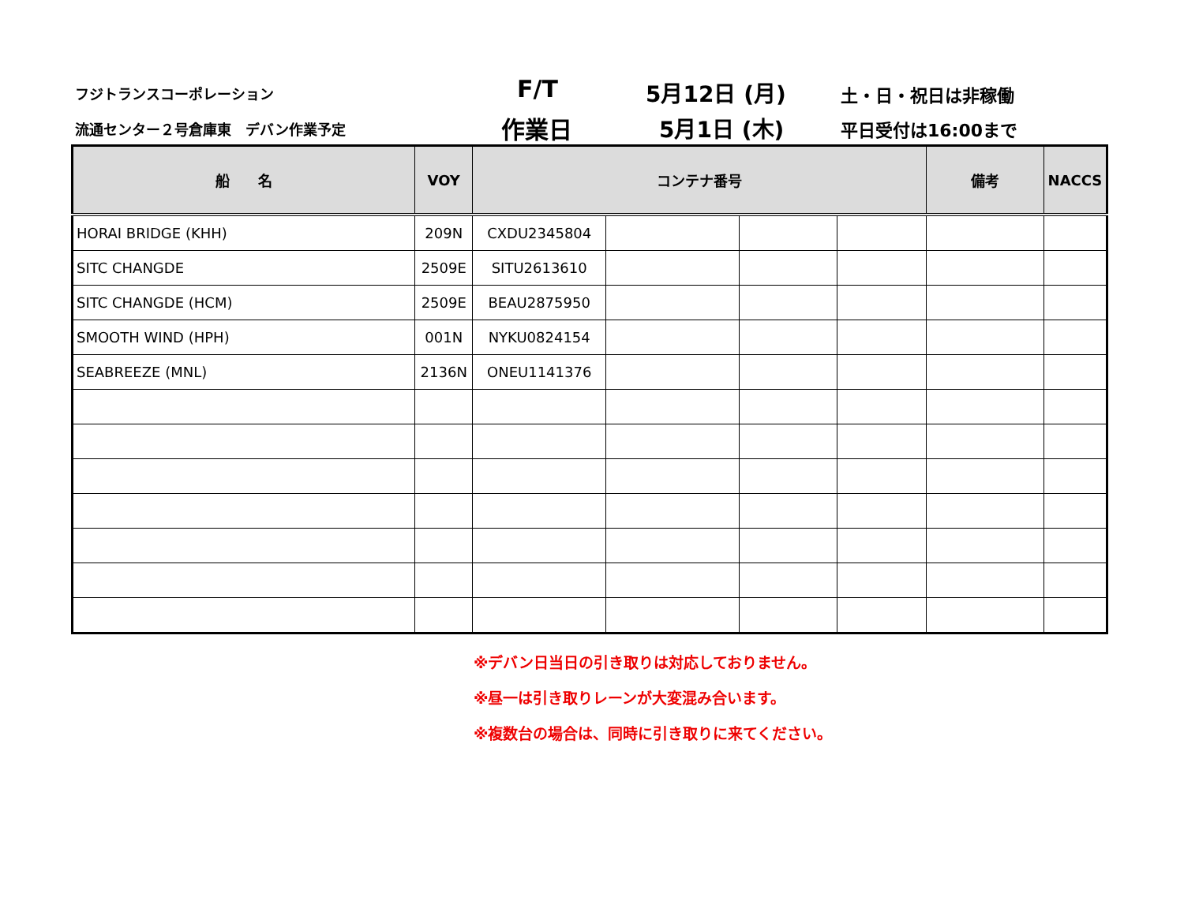フジトランスコーポレーション
流通センター２号倉庫東　デバン作業予定
F/T
作業日
5月12日 (月)
5月1日 (木)
土・日・祝日は非稼働
平日受付は16:00まで
| 船 名 | VOY | コンテナ番号 | | | | 備考 | NACCS |
| --- | --- | --- | --- | --- | --- | --- | --- |
| HORAI BRIDGE (KHH) | 209N | CXDU2345804 | | | | | |
| SITC CHANGDE | 2509E | SITU2613610 | | | | | |
| SITC CHANGDE (HCM) | 2509E | BEAU2875950 | | | | | |
| SMOOTH WIND (HPH) | 001N | NYKU0824154 | | | | | |
| SEABREEZE (MNL) | 2136N | ONEU1141376 | | | | | |
※デバン日当日の引き取りは対応しておりません。
※昼一は引き取りレーンが大変混み合います。
※複数台の場合は、同時に引き取りに来てください。